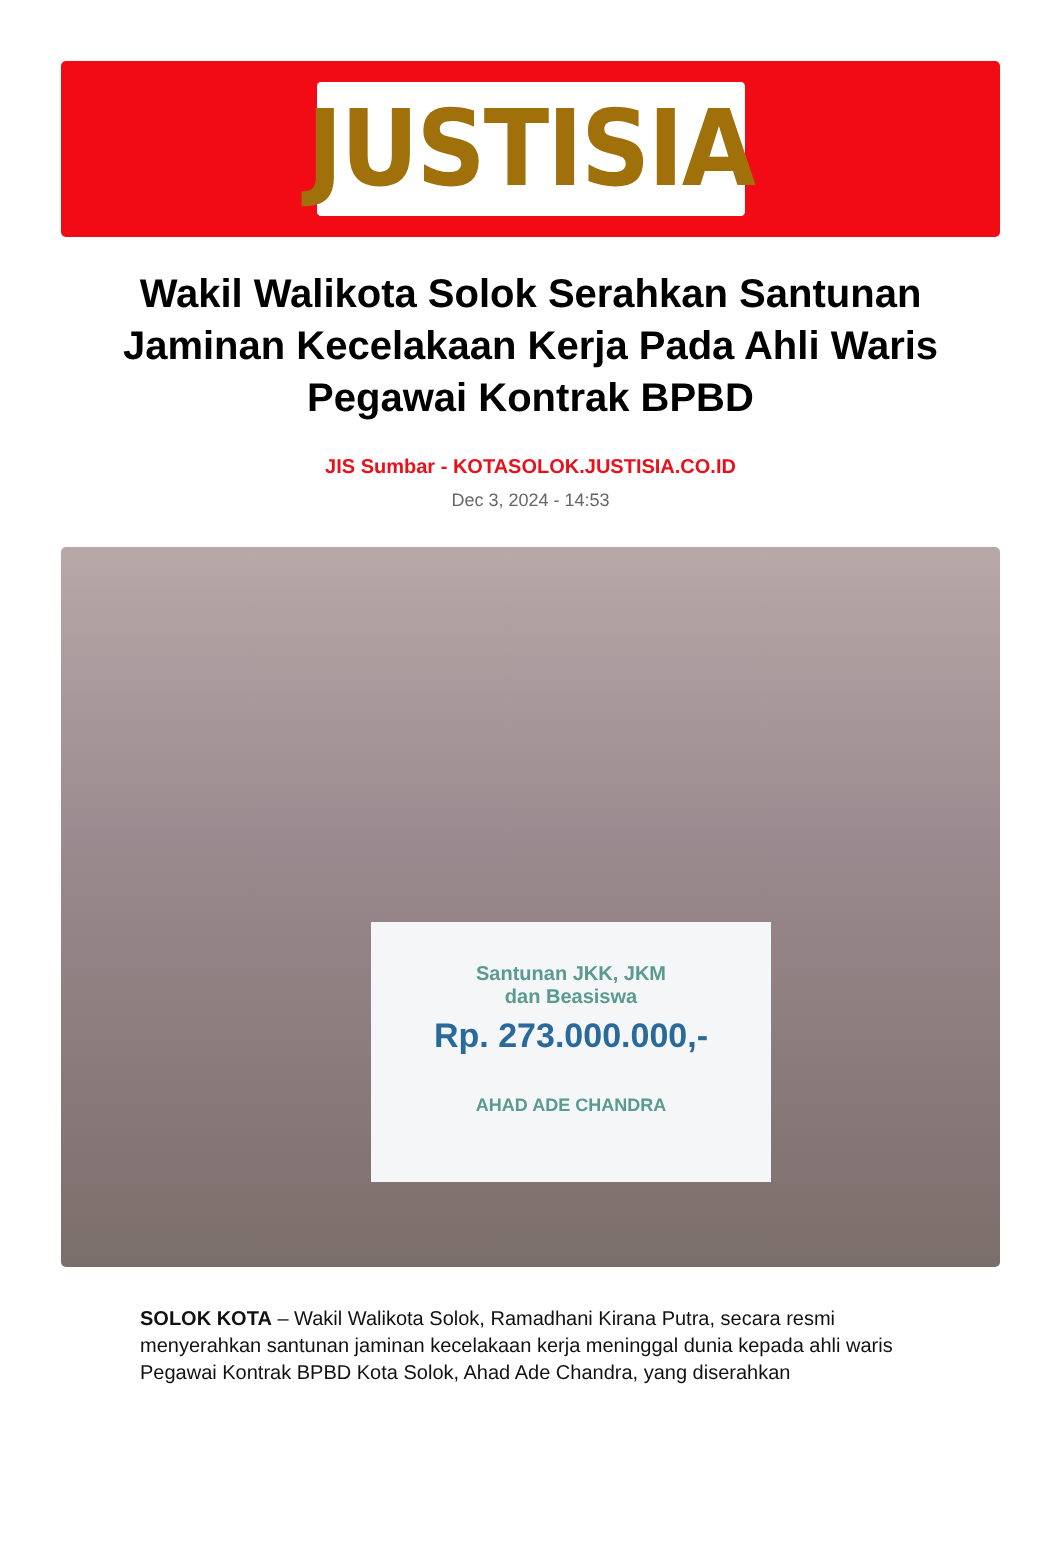JUSTISIA
Wakil Walikota Solok Serahkan Santunan Jaminan Kecelakaan Kerja Pada Ahli Waris Pegawai Kontrak BPBD
JIS Sumbar - KOTASOLOK.JUSTISIA.CO.ID
Dec 3, 2024 - 14:53
Santunan JKK, JKM
dan Beasiswa
Rp. 273.000.000,-
AHAD ADE CHANDRA
SOLOK KOTA – Wakil Walikota Solok, Ramadhani Kirana Putra, secara resmi menyerahkan santunan jaminan kecelakaan kerja meninggal dunia kepada ahli waris Pegawai Kontrak BPBD Kota Solok, Ahad Ade Chandra, yang diserahkan